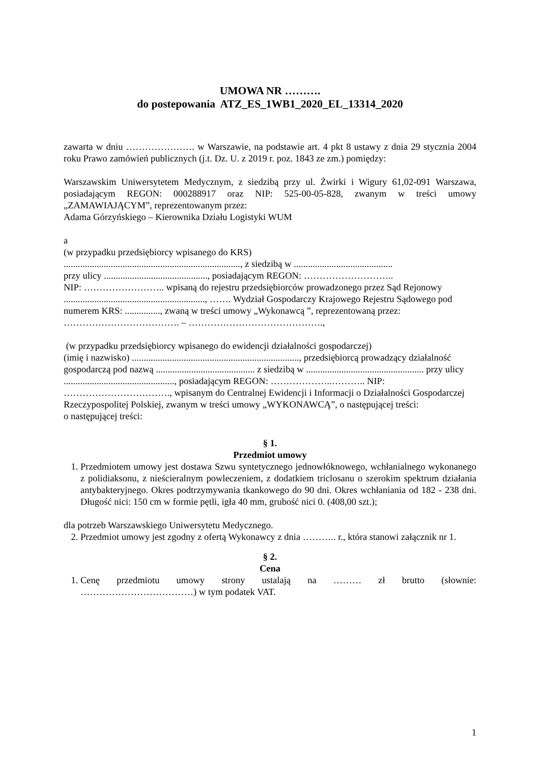UMOWA NR ……….
do postepowania ATZ_ES_1WB1_2020_EL_13314_2020
zawarta w dniu …………………. w Warszawie, na podstawie art. 4 pkt 8 ustawy z dnia 29 stycznia 2004 roku Prawo zamówień publicznych (j.t. Dz. U. z 2019 r. poz. 1843 ze zm.) pomiędzy:
Warszawskim Uniwersytetem Medycznym, z siedzibą przy ul. Żwirki i Wigury 61,02-091 Warszawa, posiadającym REGON: 000288917 oraz NIP: 525-00-05-828, zwanym w treści umowy „ZAMAWIAJĄCYM”, reprezentowanym przez:
Adama Górzyńskiego – Kierownika Działu Logistyki WUM
a
(w przypadku przedsiębiorcy wpisanego do KRS)
..........................................................................., z siedzibą w ..........................................
przy ulicy ............................................, posiadającym REGON: ………………………..
NIP: …………………….. wpisaną do rejestru przedsiębiorców prowadzonego przez Sąd Rejonowy ............................................................, ……. Wydział Gospodarczy Krajowego Rejestru Sądowego pod numerem KRS: ..............., zwaną w treści umowy „Wykonawcą ”, reprezentowaną przez:
………………………………. – …………………………………….,
(w przypadku przedsiębiorcy wpisanego do ewidencji działalności gospodarczej)
(imię i nazwisko) ......................................................................., przedsiębiorcą prowadzący działalność gospodarczą pod nazwą .......................................... z siedzibą w .................................................. przy ulicy ..............................................., posiadającym REGON: ………………..……….. NIP: ……………………………., wpisanym do Centralnej Ewidencji i Informacji o Działalności Gospodarczej Rzeczypospolitej Polskiej, zwanym w treści umowy „WYKONAWCĄ”, o następującej treści:
o następującej treści:
§ 1.
Przedmiot umowy
1. Przedmiotem umowy jest dostawa Szwu syntetycznego jednowłóknowego, wchłanialnego wykonanego z polidiaksonu, z nieścieralnym powleczeniem, z dodatkiem triclosanu o szerokim spektrum działania antybakteryjnego. Okres podtrzymywania tkankowego do 90 dni. Okres wchłaniania od 182 - 238 dni. Długość nici: 150 cm w formie pętli, igła 40 mm, grubość nici 0. (408,00 szt.);
dla potrzeb Warszawskiego Uniwersytetu Medycznego.
2. Przedmiot umowy jest zgodny z ofertą Wykonawcy z dnia ……….. r., która stanowi załącznik nr 1.
§ 2.
Cena
1. Cenę przedmiotu umowy strony ustalają na ……… zł brutto (słownie:
………………………………) w tym podatek VAT.
1